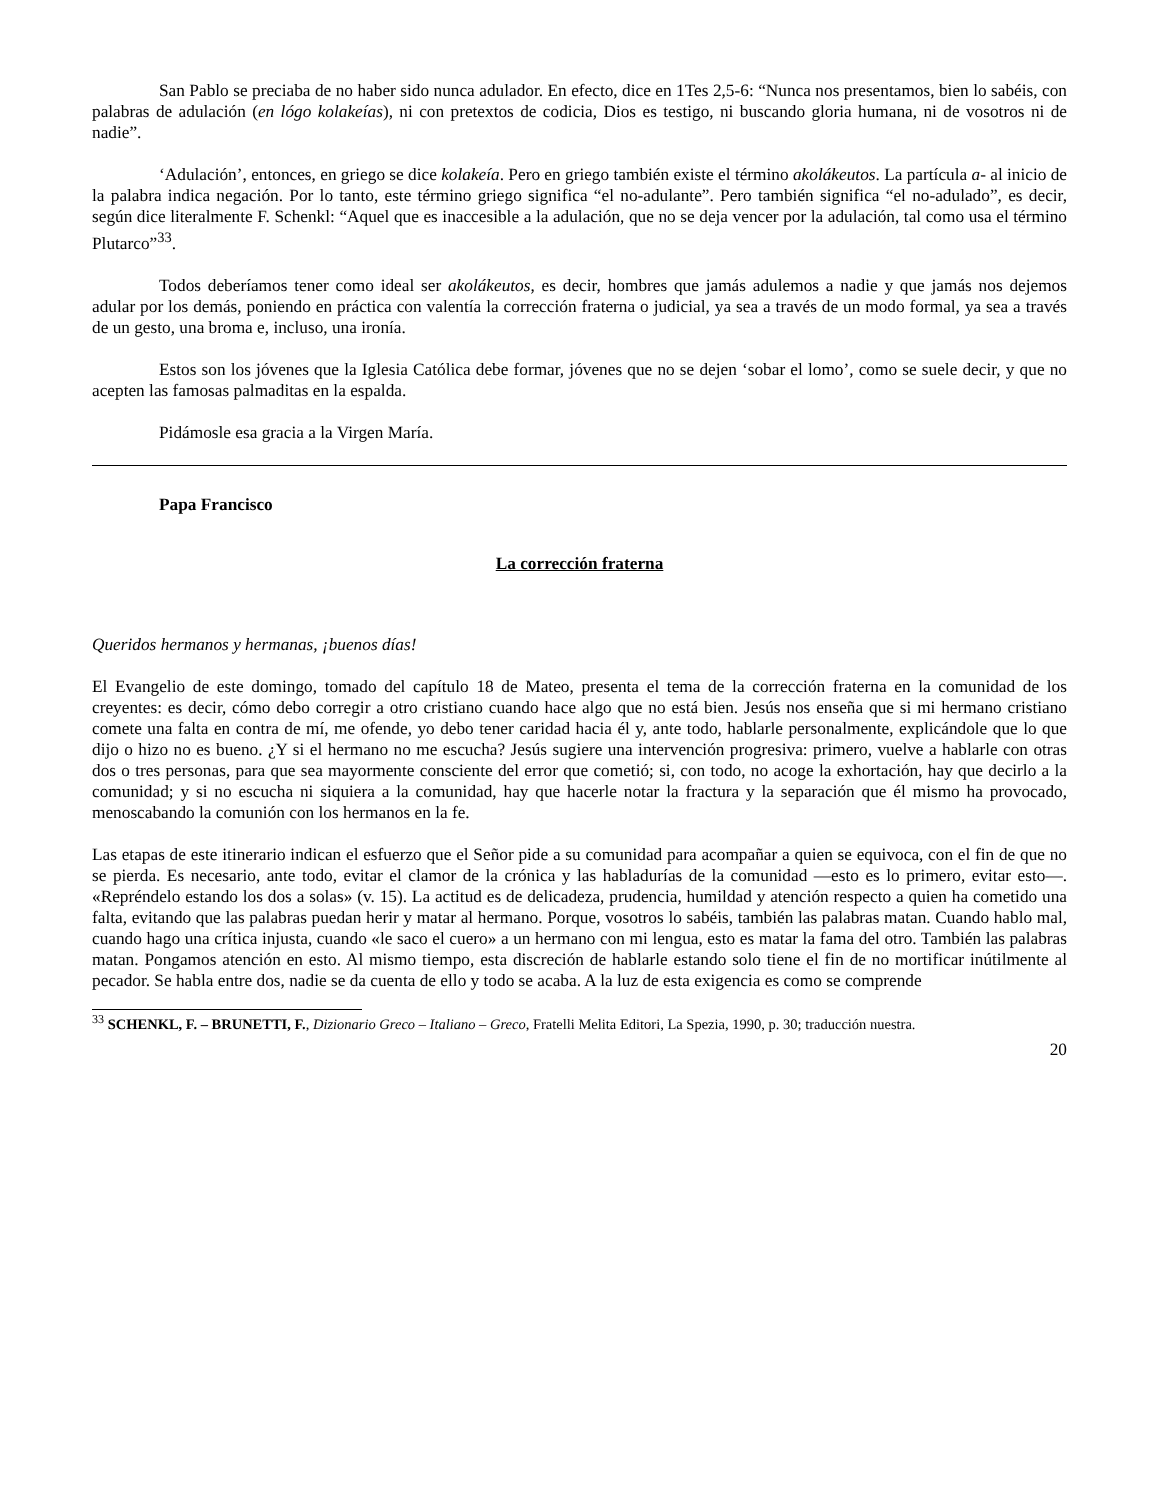San Pablo se preciaba de no haber sido nunca adulador. En efecto, dice en 1Tes 2,5-6: “Nunca nos presentamos, bien lo sabéis, con palabras de adulación (en lógo kolakeías), ni con pretextos de codicia, Dios es testigo, ni buscando gloria humana, ni de vosotros ni de nadie”.
‘Adulación’, entonces, en griego se dice kolakeía. Pero en griego también existe el término akolákeutos. La partícula a- al inicio de la palabra indica negación. Por lo tanto, este término griego significa “el no-adulante”. Pero también significa “el no-adulado”, es decir, según dice literalmente F. Schenkl: “Aquel que es inaccesible a la adulación, que no se deja vencer por la adulación, tal como usa el término Plutarco”<sup>33</sup>.
Todos deberíamos tener como ideal ser akolákeutos, es decir, hombres que jamás adulemos a nadie y que jamás nos dejemos adular por los demás, poniendo en práctica con valentía la corrección fraterna o judicial, ya sea a través de un modo formal, ya sea a través de un gesto, una broma e, incluso, una ironía.
Estos son los jóvenes que la Iglesia Católica debe formar, jóvenes que no se dejen ‘sobar el lomo’, como se suele decir, y que no acepten las famosas palmaditas en la espalda.
Pidámosle esa gracia a la Virgen María.
Papa Francisco
La corrección fraterna
Queridos hermanos y hermanas, ¡buenos días!
El Evangelio de este domingo, tomado del capítulo 18 de Mateo, presenta el tema de la corrección fraterna en la comunidad de los creyentes: es decir, cómo debo corregir a otro cristiano cuando hace algo que no está bien. Jesús nos enseña que si mi hermano cristiano comete una falta en contra de mí, me ofende, yo debo tener caridad hacia él y, ante todo, hablarle personalmente, explicándole que lo que dijo o hizo no es bueno. ¿Y si el hermano no me escucha? Jesús sugiere una intervención progresiva: primero, vuelve a hablarle con otras dos o tres personas, para que sea mayormente consciente del error que cometió; si, con todo, no acoge la exhortación, hay que decirlo a la comunidad; y si no escucha ni siquiera a la comunidad, hay que hacerle notar la fractura y la separación que él mismo ha provocado, menoscabando la comunión con los hermanos en la fe.
Las etapas de este itinerario indican el esfuerzo que el Señor pide a su comunidad para acompañar a quien se equivoca, con el fin de que no se pierda. Es necesario, ante todo, evitar el clamor de la crónica y las habladurías de la comunidad —esto es lo primero, evitar esto—. «Repréndelo estando los dos a solas» (v. 15). La actitud es de delicadeza, prudencia, humildad y atención respecto a quien ha cometido una falta, evitando que las palabras puedan herir y matar al hermano. Porque, vosotros lo sabéis, también las palabras matan. Cuando hablo mal, cuando hago una crítica injusta, cuando «le saco el cuero» a un hermano con mi lengua, esto es matar la fama del otro. También las palabras matan. Pongamos atención en esto. Al mismo tiempo, esta discreción de hablarle estando solo tiene el fin de no mortificar inútilmente al pecador. Se habla entre dos, nadie se da cuenta de ello y todo se acaba. A la luz de esta exigencia es como se comprende
<sup>33</sup> SCHENKL, F. – BRUNETTI, F., Dizionario Greco – Italiano – Greco, Fratelli Melita Editori, La Spezia, 1990, p. 30; traducción nuestra.
20